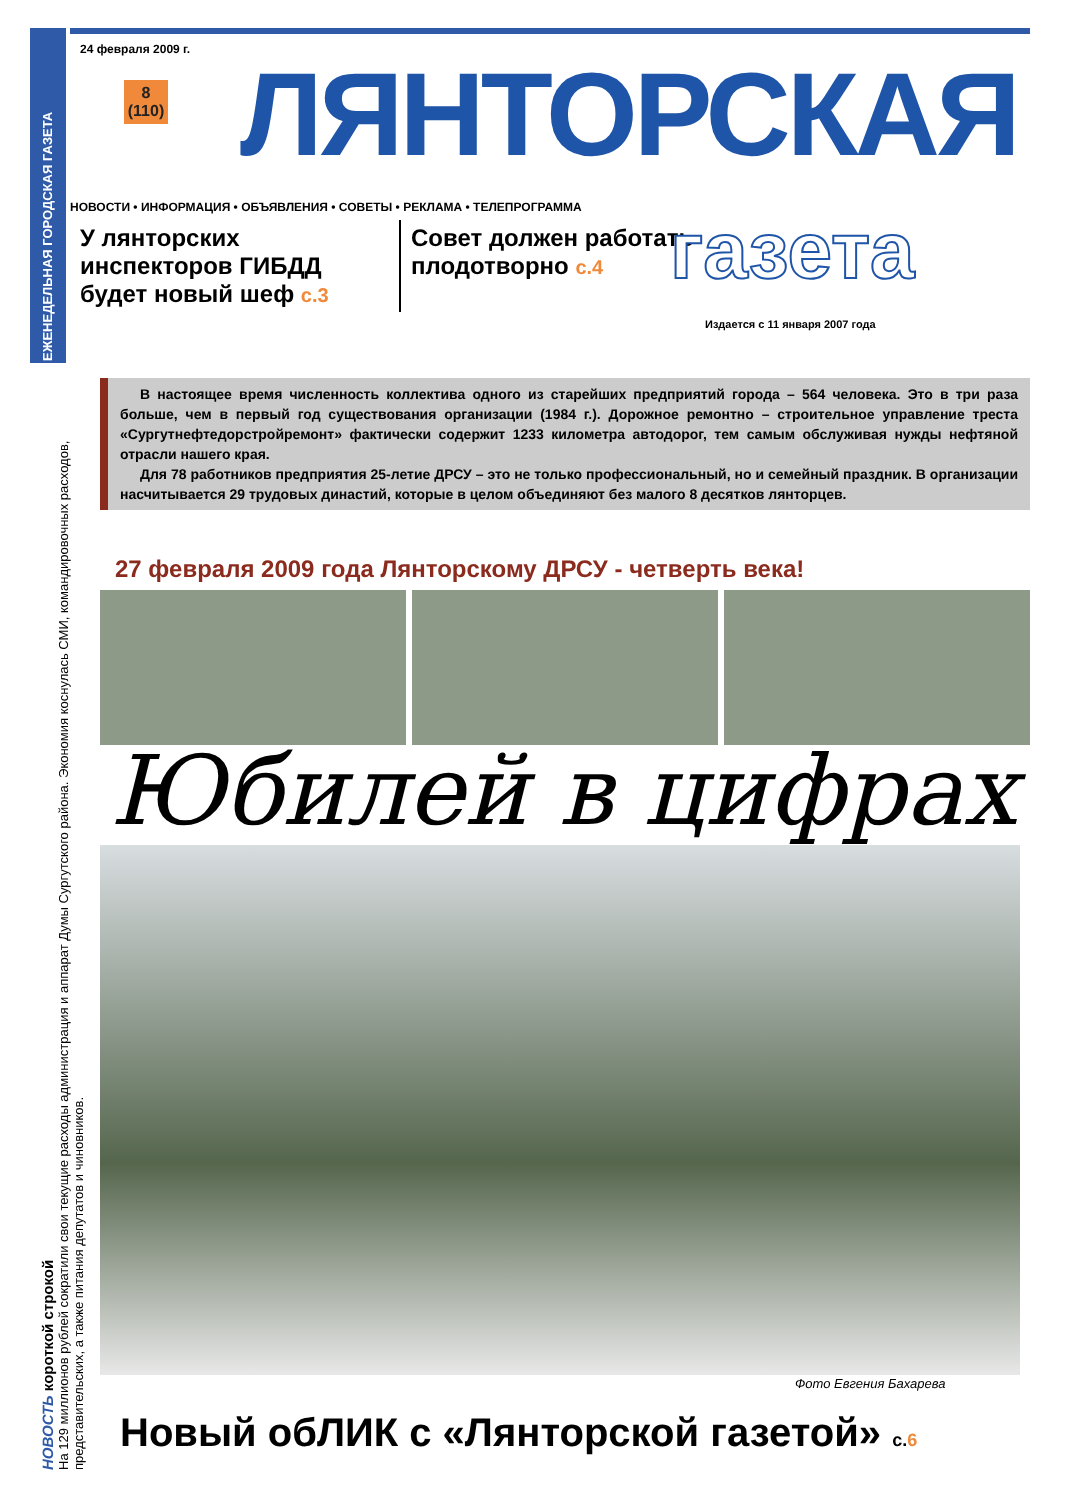ЕЖЕНЕДЕЛЬНАЯ ГОРОДСКАЯ ГАЗЕТА
На 129 миллионов рублей сократили свои текущие расходы администрация и аппарат Думы Сургутского района. Экономия коснулась СМИ, командировочных расходов, представительских, а также питания депутатов и чиновников.
НОВОСТЬ короткой строкой
24 февраля 2009 г.
8
(110)
ЛЯНТОРСКАЯ
НОВОСТИ • ИНФОРМАЦИЯ • ОБЪЯВЛЕНИЯ • СОВЕТЫ • РЕКЛАМА • ТЕЛЕПРОГРАММА
У лянторских инспекторов ГИБДД будет новый шеф с.3
Совет должен работать плодотворно с.4
газета
Издается с 11 января 2007 года
В настоящее время численность коллектива одного из старейших предприятий города – 564 человека. Это в три раза больше, чем в первый год существования организации (1984 г.). Дорожное ремонтно – строительное управление треста «Сургутнефтедорстройремонт» фактически содержит 1233 километра автодорог, тем самым обслуживая нужды нефтяной отрасли нашего края.
Для 78 работников предприятия 25-летие ДРСУ – это не только профессиональный, но и семейный праздник. В организации насчитывается 29 трудовых династий, которые в целом объединяют без малого 8 десятков лянторцев.
27 февраля 2009 года Лянторскому ДРСУ - четверть века!
Юбилей в цифрах
Фото Евгения Бахарева
Новый обЛИК с «Лянторской газетой» с.6